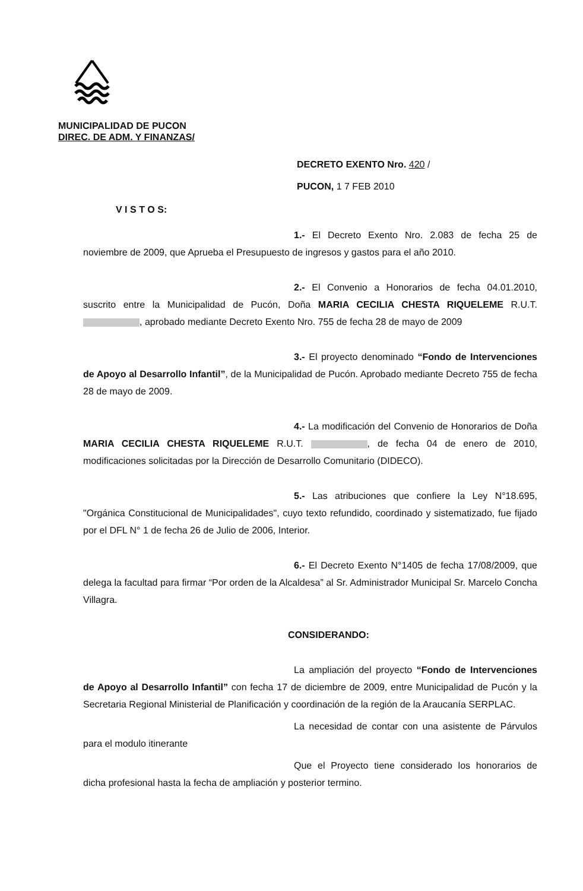MUNICIPALIDAD DE PUCON
DIREC. DE ADM. Y FINANZAS/
DECRETO EXENTO Nro. 420 /
PUCON, 1 7 FEB 2010
V I S T O S:
1.- El Decreto Exento Nro. 2.083 de fecha 25 de noviembre de 2009, que Aprueba el Presupuesto de ingresos y gastos para el año 2010.
2.- El Convenio a Honorarios de fecha 04.01.2010, suscrito entre la Municipalidad de Pucón, Doña MARIA CECILIA CHESTA RIQUELEME R.U.T. , aprobado mediante Decreto Exento Nro. 755 de fecha 28 de mayo de 2009
3.- El proyecto denominado “Fondo de Intervenciones de Apoyo al Desarrollo Infantil”, de la Municipalidad de Pucón. Aprobado mediante Decreto 755 de fecha 28 de mayo de 2009.
4.- La modificación del Convenio de Honorarios de Doña MARIA CECILIA CHESTA RIQUELEME R.U.T. , de fecha 04 de enero de 2010, modificaciones solicitadas por la Dirección de Desarrollo Comunitario (DIDECO).
5.- Las atribuciones que confiere la Ley N°18.695, "Orgánica Constitucional de Municipalidades", cuyo texto refundido, coordinado y sistematizado, fue fijado por el DFL N° 1 de fecha 26 de Julio de 2006, Interior.
6.- El Decreto Exento N°1405 de fecha 17/08/2009, que delega la facultad para firmar “Por orden de la Alcaldesa” al Sr. Administrador Municipal Sr. Marcelo Concha Villagra.
CONSIDERANDO:
La ampliación del proyecto “Fondo de Intervenciones de Apoyo al Desarrollo Infantil” con fecha 17 de diciembre de 2009, entre Municipalidad de Pucón y la Secretaria Regional Ministerial de Planificación y coordinación de la región de la Araucanía SERPLAC.
La necesidad de contar con una asistente de Párvulos para el modulo itinerante
Que el Proyecto tiene considerado los honorarios de dicha profesional hasta la fecha de ampliación y posterior termino.